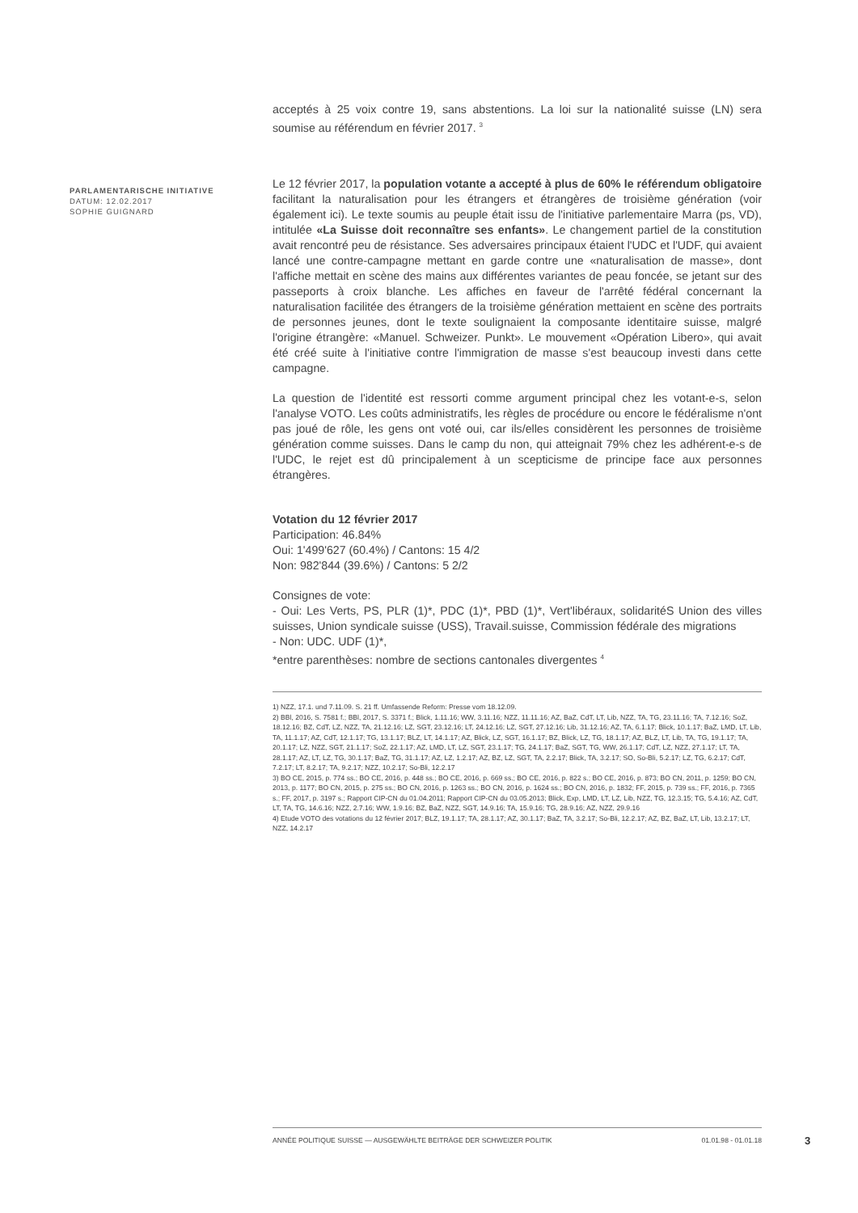PARLAMENTARISCHE INITIATIVE
DATUM: 12.02.2017
SOPHIE GUIGNARD
acceptés à 25 voix contre 19, sans abstentions. La loi sur la nationalité suisse (LN) sera soumise au référendum en février 2017. <sup>3</sup>
Le 12 février 2017, la population votante a accepté à plus de 60% le référendum obligatoire facilitant la naturalisation pour les étrangers et étrangères de troisième génération (voir également ici). Le texte soumis au peuple était issu de l'initiative parlementaire Marra (ps, VD), intitulée «La Suisse doit reconnaître ses enfants». Le changement partiel de la constitution avait rencontré peu de résistance. Ses adversaires principaux étaient l'UDC et l'UDF, qui avaient lancé une contre-campagne mettant en garde contre une «naturalisation de masse», dont l'affiche mettait en scène des mains aux différentes variantes de peau foncée, se jetant sur des passeports à croix blanche. Les affiches en faveur de l'arrêté fédéral concernant la naturalisation facilitée des étrangers de la troisième génération mettaient en scène des portraits de personnes jeunes, dont le texte soulignaient la composante identitaire suisse, malgré l'origine étrangère: «Manuel. Schweizer. Punkt». Le mouvement «Opération Libero», qui avait été créé suite à l'initiative contre l'immigration de masse s'est beaucoup investi dans cette campagne.
La question de l'identité est ressorti comme argument principal chez les votant-e-s, selon l'analyse VOTO. Les coûts administratifs, les règles de procédure ou encore le fédéralisme n'ont pas joué de rôle, les gens ont voté oui, car ils/elles considèrent les personnes de troisième génération comme suisses. Dans le camp du non, qui atteignait 79% chez les adhérent-e-s de l'UDC, le rejet est dû principalement à un scepticisme de principe face aux personnes étrangères.
Votation du 12 février 2017
Participation: 46.84%
Oui: 1'499'627 (60.4%) / Cantons: 15 4/2
Non: 982'844 (39.6%) / Cantons: 5 2/2
Consignes de vote:
- Oui: Les Verts, PS, PLR (1)*, PDC (1)*, PBD (1)*, Vert'libéraux, solidaritéS Union des villes suisses, Union syndicale suisse (USS), Travail.suisse, Commission fédérale des migrations
- Non: UDC. UDF (1)*,
*entre parenthèses: nombre de sections cantonales divergentes <sup>4</sup>
1) NZZ, 17.1. und 7.11.09. S. 21 ff. Umfassende Reform: Presse vom 18.12.09.
2) BBl, 2016, S. 7581 f.; BBl, 2017, S. 3371 f.; Blick, 1.11.16; WW, 3.11.16; NZZ, 11.11.16; AZ, BaZ, CdT, LT, Lib, NZZ, TA, TG, 23.11.16; TA, 7.12.16; SoZ, 18.12.16; BZ, CdT, LZ, NZZ, TA, 21.12.16; LZ, SGT, 23.12.16; LT, 24.12.16; LZ, SGT, 27.12.16; Lib, 31.12.16; AZ, TA, 6.1.17; Blick, 10.1.17; BaZ, LMD, LT, Lib, TA, 11.1.17; AZ, CdT, 12.1.17; TG, 13.1.17; BLZ, LT, 14.1.17; AZ, Blick, LZ, SGT, 16.1.17; BZ, Blick, LZ, TG, 18.1.17; AZ, BLZ, LT, Lib, TA, TG, 19.1.17; TA, 20.1.17; LZ, NZZ, SGT, 21.1.17; SoZ, 22.1.17; AZ, LMD, LT, LZ, SGT, 23.1.17; TG, 24.1.17; BaZ, SGT, TG, WW, 26.1.17; CdT, LZ, NZZ, 27.1.17; LT, TA, 28.1.17; AZ, LT, LZ, TG, 30.1.17; BaZ, TG, 31.1.17; AZ, LZ, 1.2.17; AZ, BZ, LZ, SGT, TA, 2.2.17; Blick, TA, 3.2.17; SO, So-Bli, 5.2.17; LZ, TG, 6.2.17; CdT, 7.2.17; LT, 8.2.17; TA, 9.2.17; NZZ, 10.2.17; So-Bli, 12.2.17
3) BO CE, 2015, p. 774 ss.; BO CE, 2016, p. 448 ss.; BO CE, 2016, p. 669 ss.; BO CE, 2016, p. 822 s.; BO CE, 2016, p. 873; BO CN, 2011, p. 1259; BO CN, 2013, p. 1177; BO CN, 2015, p. 275 ss.; BO CN, 2016, p. 1263 ss.; BO CN, 2016, p. 1624 ss.; BO CN, 2016, p. 1832; FF, 2015, p. 739 ss.; FF, 2016, p. 7365 s.; FF, 2017, p. 3197 s.; Rapport CIP-CN du 01.04.2011; Rapport CIP-CN du 03.05.2013; Blick, Exp, LMD, LT, LZ, Lib, NZZ, TG, 12.3.15; TG, 5.4.16; AZ, CdT, LT, TA, TG, 14.6.16; NZZ, 2.7.16; WW, 1.9.16; BZ, BaZ, NZZ, SGT, 14.9.16; TA, 15.9.16; TG, 28.9.16; AZ, NZZ, 29.9.16
4) Etude VOTO des votations du 12 février 2017; BLZ, 19.1.17; TA, 28.1.17; AZ, 30.1.17; BaZ, TA, 3.2.17; So-Bli, 12.2.17; AZ, BZ, BaZ, LT, Lib, 13.2.17; LT, NZZ, 14.2.17
ANNÉE POLITIQUE SUISSE — AUSGEWÄHLTE BEITRÄGE DER SCHWEIZER POLITIK 01.01.98 - 01.01.18
3